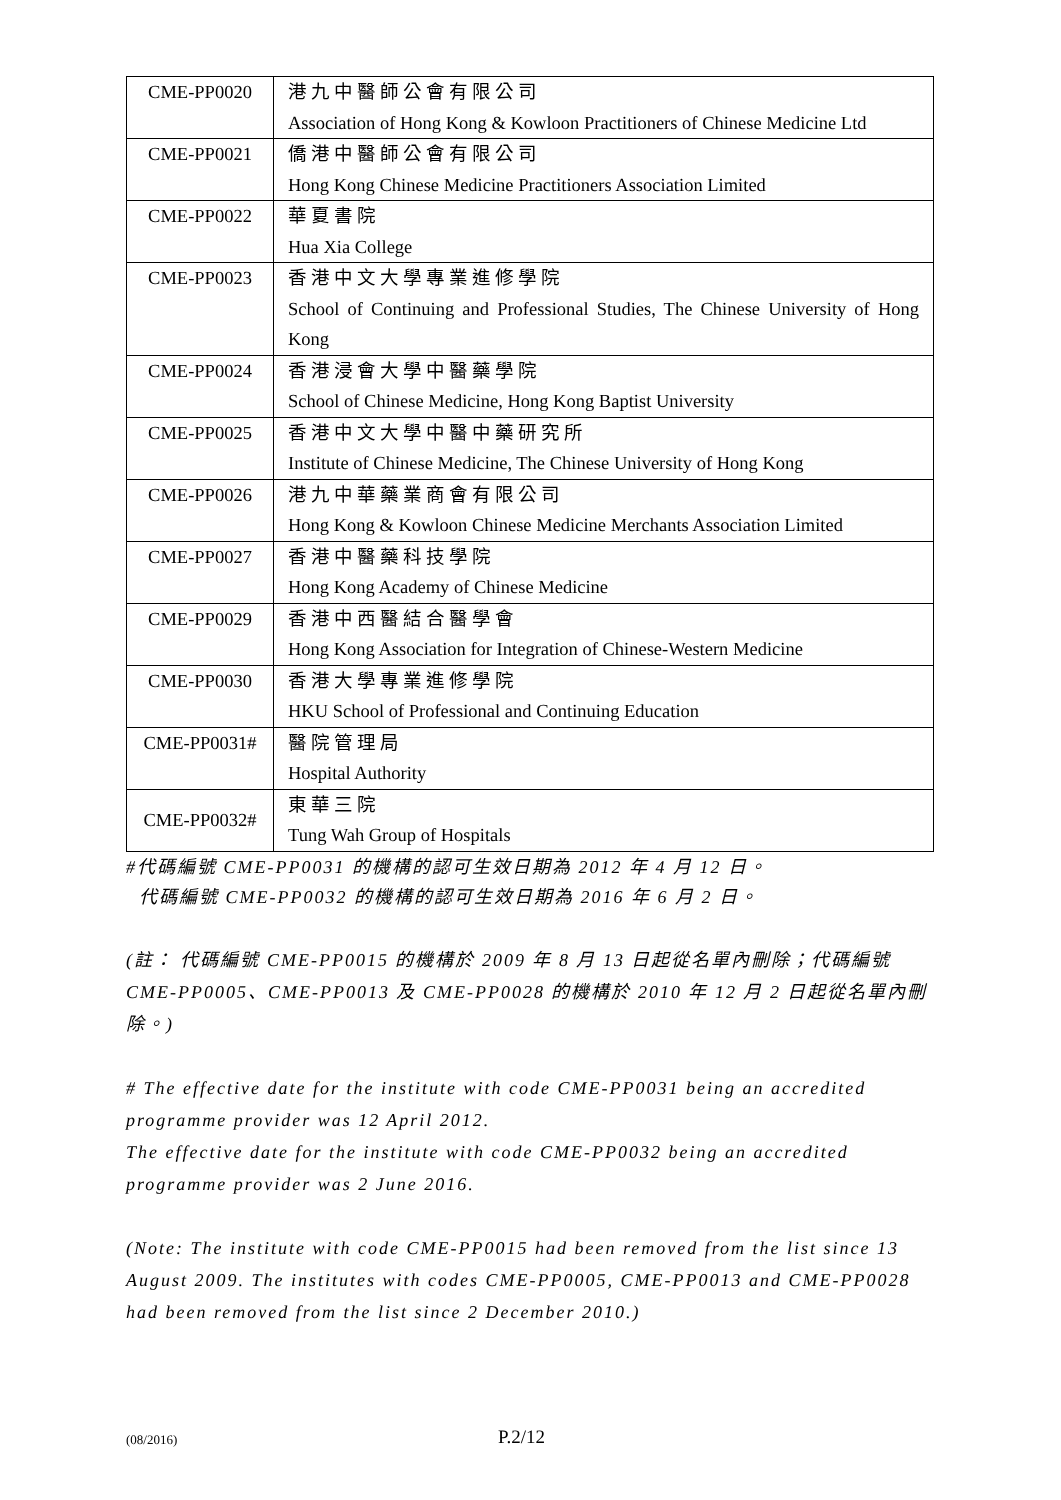| CME-PP0020 | 港九中醫師公會有限公司 Association of Hong Kong & Kowloon Practitioners of Chinese Medicine Ltd |
| CME-PP0021 | 僑港中醫師公會有限公司 Hong Kong Chinese Medicine Practitioners Association Limited |
| CME-PP0022 | 華夏書院 Hua Xia College |
| CME-PP0023 | 香港中文大學專業進修學院 School of Continuing and Professional Studies, The Chinese University of Hong Kong |
| CME-PP0024 | 香港浸會大學中醫藥學院 School of Chinese Medicine, Hong Kong Baptist University |
| CME-PP0025 | 香港中文大學中醫中藥研究所 Institute of Chinese Medicine, The Chinese University of Hong Kong |
| CME-PP0026 | 港九中華藥業商會有限公司 Hong Kong & Kowloon Chinese Medicine Merchants Association Limited |
| CME-PP0027 | 香港中醫藥科技學院 Hong Kong Academy of Chinese Medicine |
| CME-PP0029 | 香港中西醫結合醫學會 Hong Kong Association for Integration of Chinese-Western Medicine |
| CME-PP0030 | 香港大學專業進修學院 HKU School of Professional and Continuing Education |
| CME-PP0031# | 醫院管理局 Hospital Authority |
| CME-PP0032# | 東華三院 Tung Wah Group of Hospitals |
#代碼編號 CME-PP0031 的機構的認可生效日期為 2012 年 4 月 12 日。
代碼編號 CME-PP0032 的機構的認可生效日期為 2016 年 6 月 2 日。
(註： 代碼編號 CME-PP0015 的機構於 2009 年 8 月 13 日起從名單內刪除；代碼編號 CME-PP0005、CME-PP0013 及 CME-PP0028 的機構於 2010 年 12 月 2 日起從名單內刪除。)
# The effective date for the institute with code CME-PP0031 being an accredited programme provider was 12 April 2012.
The effective date for the institute with code CME-PP0032 being an accredited programme provider was 2 June 2016.
(Note: The institute with code CME-PP0015 had been removed from the list since 13 August 2009. The institutes with codes CME-PP0005, CME-PP0013 and CME-PP0028 had been removed from the list since 2 December 2010.)
(08/2016) P.2/12